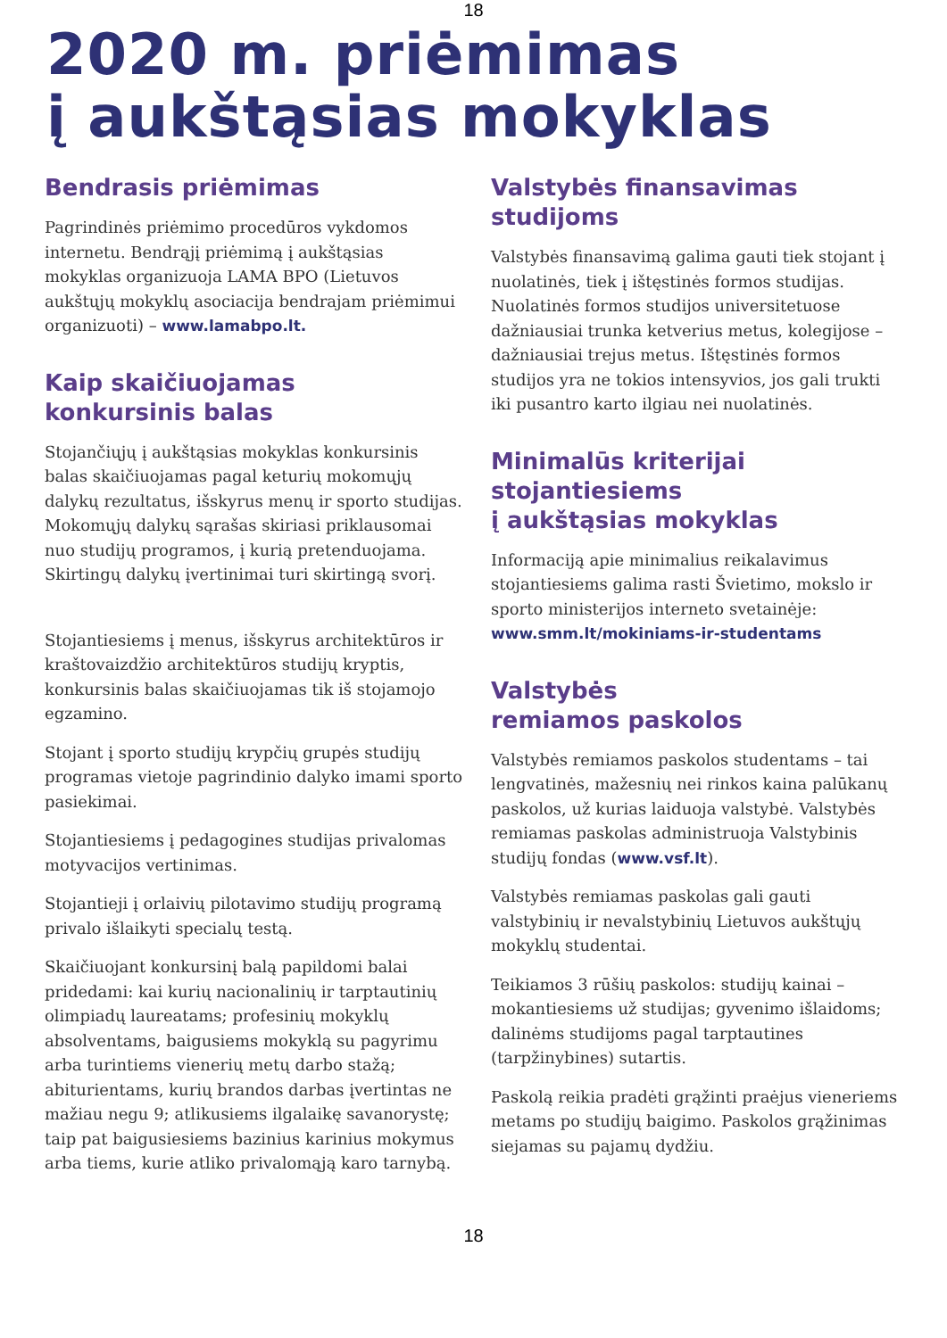18
2020 m. priėmimas
į aukštąsias mokyklas
Bendrasis priėmimas
Pagrindinės priėmimo procedūros vykdomos internetu. Bendrąjį priėmimą į aukštąsias mokyklas organizuoja LAMA BPO (Lietuvos aukštųjų mokyklų asociacija bendrajam priėmimui organizuoti) – www.lamabpo.lt.
Kaip skaičiuojamas
konkursinis balas
Stojančiųjų į aukštąsias mokyklas konkursinis balas skaičiuojamas pagal keturių mokomųjų dalykų rezultatus, išskyrus menų ir sporto studijas. Mokomųjų dalykų sąrašas skiriasi priklausomai nuo studijų programos, į kurią pretenduojama. Skirtingų dalykų įvertinimai turi skirtingą svorį.
Stojantiesiems į menus, išskyrus architektūros ir kraštovaizdžio architektūros studijų kryptis, konkursinis balas skaičiuojamas tik iš stojamojo egzamino.
Stojant į sporto studijų krypčių grupės studijų programas vietoje pagrindinio dalyko imami sporto pasiekimai.
Stojantiesiems į pedagogines studijas privalomas motyvacijos vertinimas.
Stojantieji į orlaivių pilotavimo studijų programą privalo išlaikyti specialų testą.
Skaičiuojant konkursinį balą papildomi balai pridedami: kai kurių nacionalinių ir tarptautinių olimpiadų laureatams; profesinių mokyklų absolventams, baigusiems mokyklą su pagyrimu arba turintiems vienerių metų darbo stažą; abiturientams, kurių brandos darbas įvertintas ne mažiau negu 9; atlikusiems ilgalaikę savanorystę; taip pat baigusiesiems bazinius karinius mokymus arba tiems, kurie atliko privalomąją karo tarnybą.
Valstybės finansavimas
studijoms
Valstybės finansavimą galima gauti tiek stojant į nuolatinės, tiek į ištęstinės formos studijas. Nuolatinės formos studijos universitetuose dažniausiai trunka ketverius metus, kolegijose – dažniausiai trejus metus. Ištęstinės formos studijos yra ne tokios intensyvios, jos gali trukti iki pusantro karto ilgiau nei nuolatinės.
Minimalūs kriterijai
stojantiesiems
į aukštąsias mokyklas
Informaciją apie minimalius reikalavimus stojantiesiems galima rasti Švietimo, mokslo ir sporto ministerijos interneto svetainėje: www.smm.lt/mokiniams-ir-studentams
Valstybės
remiamos paskolos
Valstybės remiamos paskolos studentams – tai lengvatinės, mažesnių nei rinkos kaina palūkanų paskolos, už kurias laiduoja valstybė. Valstybės remiamas paskolas administruoja Valstybinis studijų fondas (www.vsf.lt).
Valstybės remiamas paskolas gali gauti valstybinių ir nevalstybinių Lietuvos aukštųjų mokyklų studentai.
Teikiamos 3 rūšių paskolos: studijų kainai – mokantiesiems už studijas; gyvenimo išlaidoms; dalinėms studijoms pagal tarptautines (tarpžinybines) sutartis.
Paskolą reikia pradėti grąžinti praėjus vieneriems metams po studijų baigimo. Paskolos grąžinimas siejamas su pajamų dydžiu.
18